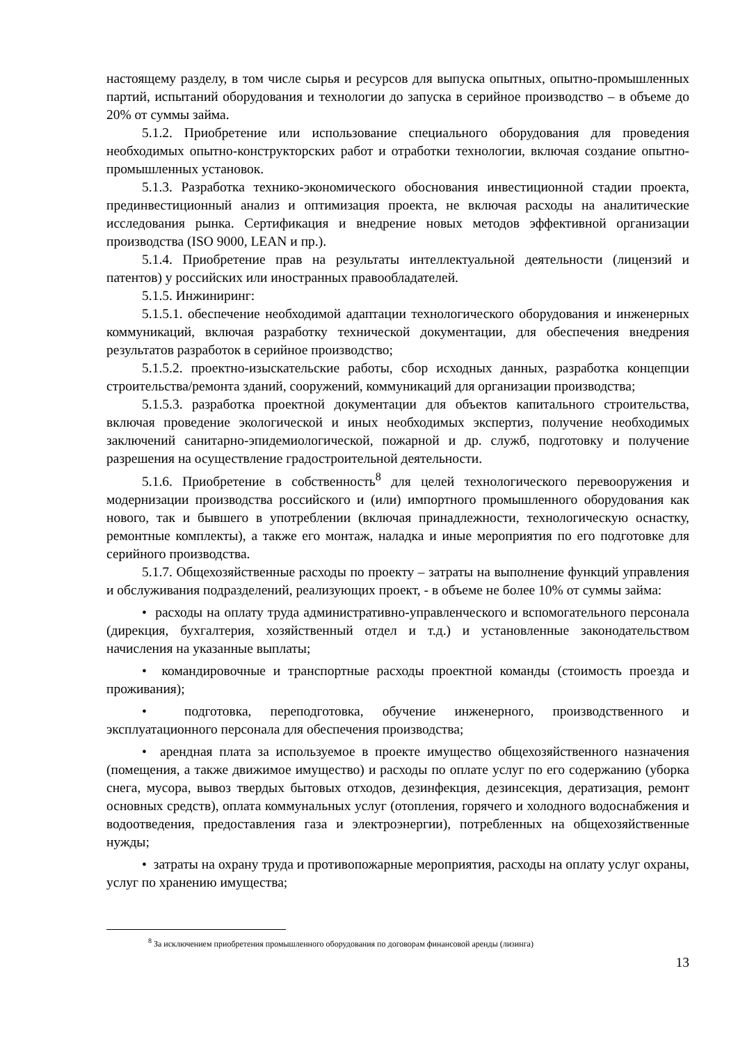настоящему разделу, в том числе сырья и ресурсов для выпуска опытных, опытно-промышленных партий, испытаний оборудования и технологии до запуска в серийное производство – в объеме до 20% от суммы займа.
5.1.2. Приобретение или использование специального оборудования для проведения необходимых опытно-конструкторских работ и отработки технологии, включая создание опытно-промышленных установок.
5.1.3. Разработка технико-экономического обоснования инвестиционной стадии проекта, прединвестиционный анализ и оптимизация проекта, не включая расходы на аналитические исследования рынка. Сертификация и внедрение новых методов эффективной организации производства (ISO 9000, LEAN и пр.).
5.1.4. Приобретение прав на результаты интеллектуальной деятельности (лицензий и патентов) у российских или иностранных правообладателей.
5.1.5. Инжиниринг:
5.1.5.1. обеспечение необходимой адаптации технологического оборудования и инженерных коммуникаций, включая разработку технической документации, для обеспечения внедрения результатов разработок в серийное производство;
5.1.5.2. проектно-изыскательские работы, сбор исходных данных, разработка концепции строительства/ремонта зданий, сооружений, коммуникаций для организации производства;
5.1.5.3. разработка проектной документации для объектов капитального строительства, включая проведение экологической и иных необходимых экспертиз, получение необходимых заключений санитарно-эпидемиологической, пожарной и др. служб, подготовку и получение разрешения на осуществление градостроительной деятельности.
5.1.6. Приобретение в собственность<sup>8</sup> для целей технологического перевооружения и модернизации производства российского и (или) импортного промышленного оборудования как нового, так и бывшего в употреблении (включая принадлежности, технологическую оснастку, ремонтные комплекты), а также его монтаж, наладка и иные мероприятия по его подготовке для серийного производства.
5.1.7. Общехозяйственные расходы по проекту – затраты на выполнение функций управления и обслуживания подразделений, реализующих проект, - в объеме не более 10% от суммы займа:
• расходы на оплату труда административно-управленческого и вспомогательного персонала (дирекция, бухгалтерия, хозяйственный отдел и т.д.) и установленные законодательством начисления на указанные выплаты;
• командировочные и транспортные расходы проектной команды (стоимость проезда и проживания);
• подготовка, переподготовка, обучение инженерного, производственного и эксплуатационного персонала для обеспечения производства;
• арендная плата за используемое в проекте имущество общехозяйственного назначения (помещения, а также движимое имущество) и расходы по оплате услуг по его содержанию (уборка снега, мусора, вывоз твердых бытовых отходов, дезинфекция, дезинсекция, дератизация, ремонт основных средств), оплата коммунальных услуг (отопления, горячего и холодного водоснабжения и водоотведения, предоставления газа и электроэнергии), потребленных на общехозяйственные нужды;
• затраты на охрану труда и противопожарные мероприятия, расходы на оплату услуг охраны, услуг по хранению имущества;
<sup>8</sup> За исключением приобретения промышленного оборудования по договорам финансовой аренды (лизинга)
13